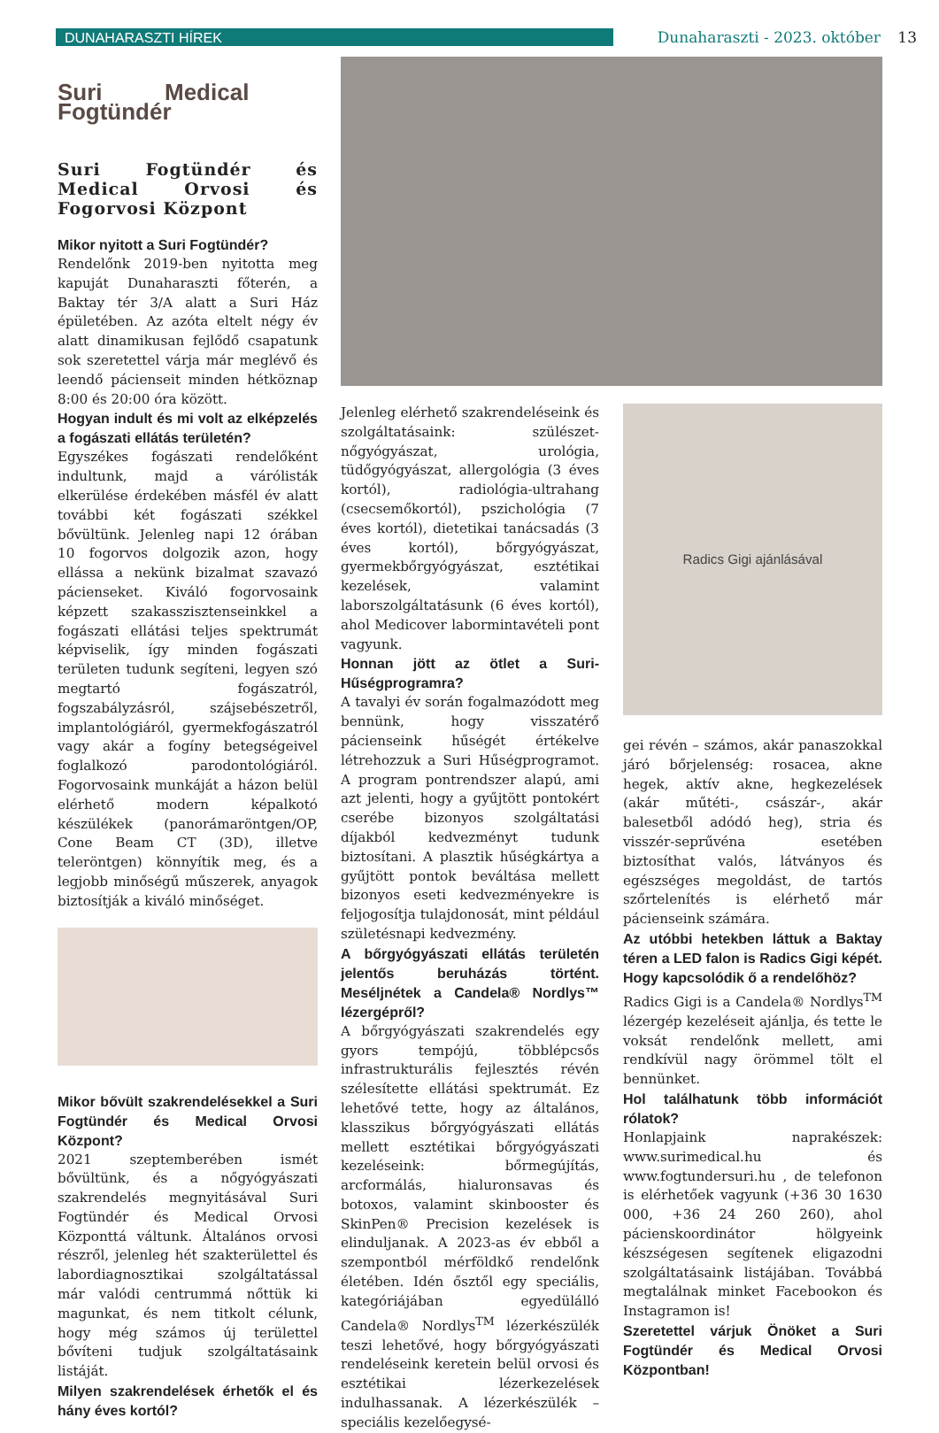DUNAHARASZTI HÍREK
Dunaharaszti - 2023. október 13
Suri Medical Fogtündér
Suri Fogtündér és Medical Orvosi és Fogorvosi Központ
Mikor nyitott a Suri Fogtündér?
Rendelőnk 2019-ben nyitotta meg kapuját Dunaharaszti főterén, a Baktay tér 3/A alatt a Suri Ház épületében. Az azóta eltelt négy év alatt dinamikusan fejlődő csapatunk sok szeretettel várja már meglévő és leendő pácienseit minden hétköznap 8:00 és 20:00 óra között.
Hogyan indult és mi volt az elképzelés a fogászati ellátás területén?
Egyszékes fogászati rendelőként indultunk, majd a várólisták elkerülése érdekében másfél év alatt további két fogászati székkel bővültünk. Jelenleg napi 12 órában 10 fogorvos dolgozik azon, hogy ellássa a nekünk bizalmat szavazó pácienseket. Kiváló fogorvosaink képzett szakasszisztenseinkkel a fogászati ellátási teljes spektrumát képviselik, így minden fogászati területen tudunk segíteni, legyen szó megtartó fogászatról, fogszabályzásról, szájsebészetről, implantológiáról, gyermekfogászatról vagy akár a fogíny betegségeivel foglalkozó parodontológiáról. Fogorvosaink munkáját a házon belül elérhető modern képalkotó készülékek (panorámaröntgen/OP, Cone Beam CT (3D), illetve teleröntgen) könnyítik meg, és a legjobb minőségű műszerek, anyagok biztosítják a kiváló minőséget.
Mikor bővült szakrendelésekkel a Suri Fogtündér és Medical Orvosi Központ?
2021 szeptemberében ismét bővültünk, és a nőgyógyászati szakrendelés megnyitásával Suri Fogtündér és Medical Orvosi Központtá váltunk. Általános orvosi részről, jelenleg hét szakterülettel és labordiagnosztikai szolgáltatással már valódi centrummá nőttük ki magunkat, és nem titkolt célunk, hogy még számos új területtel bővíteni tudjuk szolgáltatásaink listáját.
Milyen szakrendelések érhetők el és hány éves kortól?
Jelenleg elérhető szakrendeléseink és szolgáltatásaink: szülészet-nőgyógyászat, urológia, tüdőgyógyászat, allergológia (3 éves kortól), radiológia-ultrahang (csecsemőkortól), pszichológia (7 éves kortól), dietetikai tanácsadás (3 éves kortól), bőrgyógyászat, gyermekbőrgyógyászat, esztétikai kezelések, valamint laborszolgáltatásunk (6 éves kortól), ahol Medicover labormintavételi pont vagyunk.
Honnan jött az ötlet a Suri-Hűségprogramra?
A tavalyi év során fogalmazódott meg bennünk, hogy visszatérő pácienseink hűségét értékelve létrehozzuk a Suri Hűségprogramot. A program pontrendszer alapú, ami azt jelenti, hogy a gyűjtött pontokért cserébe bizonyos szolgáltatási díjakból kedvezményt tudunk biztosítani. A plasztik hűségkártya a gyűjtött pontok beváltása mellett bizonyos eseti kedvezményekre is feljogosítja tulajdonosát, mint például születésnapi kedvezmény.
A bőrgyógyászati ellátás területén jelentős beruházás történt. Meséljnétek a Candela® Nordlys™ lézergépről?
A bőrgyógyászati szakrendelés egy gyors tempójú, többlépcsős infrastrukturális fejlesztés révén szélesítette ellátási spektrumát. Ez lehetővé tette, hogy az általános, klasszikus bőrgyógyászati ellátás mellett esztétikai bőrgyógyászati kezeléseink: bőrmegújítás, arcformálás, hialuronsavas és botoxos, valamint skinbooster és SkinPen® Precision kezelések is elinduljanak. A 2023-as év ebből a szempontból mérföldkő rendelőnk életében. Idén ősztől egy speciális, kategóriájában egyedülálló Candela® Nordlys<sup>TM</sup> lézerkészülék teszi lehetővé, hogy bőrgyógyászati rendeléseink keretein belül orvosi és esztétikai lézerkezelések indulhassanak. A lézerkészülék – speciális kezelőegysé-
Radics Gigi ajánlásával
gei révén – számos, akár panaszokkal járó bőrjelenség: rosacea, akne hegek, aktív akne, hegkezelések (akár műtéti-, császár-, akár balesetből adódó heg), stria és visszér-seprűvéna esetében biztosíthat valós, látványos és egészséges megoldást, de tartós szőrtelenítés is elérhető már pácienseink számára.
Az utóbbi hetekben láttuk a Baktay téren a LED falon is Radics Gigi képét. Hogy kapcsolódik ő a rendelőhöz?
Radics Gigi is a Candela® Nordlys<sup>TM</sup> lézergép kezeléseit ajánlja, és tette le voksát rendelőnk mellett, ami rendkívül nagy örömmel tölt el bennünket.
Hol találhatunk több információt rólatok?
Honlapjaink naprakészek: www.surimedical.hu és www.fogtundersuri.hu , de telefonon is elérhetőek vagyunk (+36 30 1630 000, +36 24 260 260), ahol pácienskoordinátor hölgyeink készségesen segítenek eligazodni szolgáltatásaink listájában. Továbbá megtalálnak minket Facebookon és Instagramon is!
Szeretettel várjuk Önöket a Suri Fogtündér és Medical Orvosi Központban!